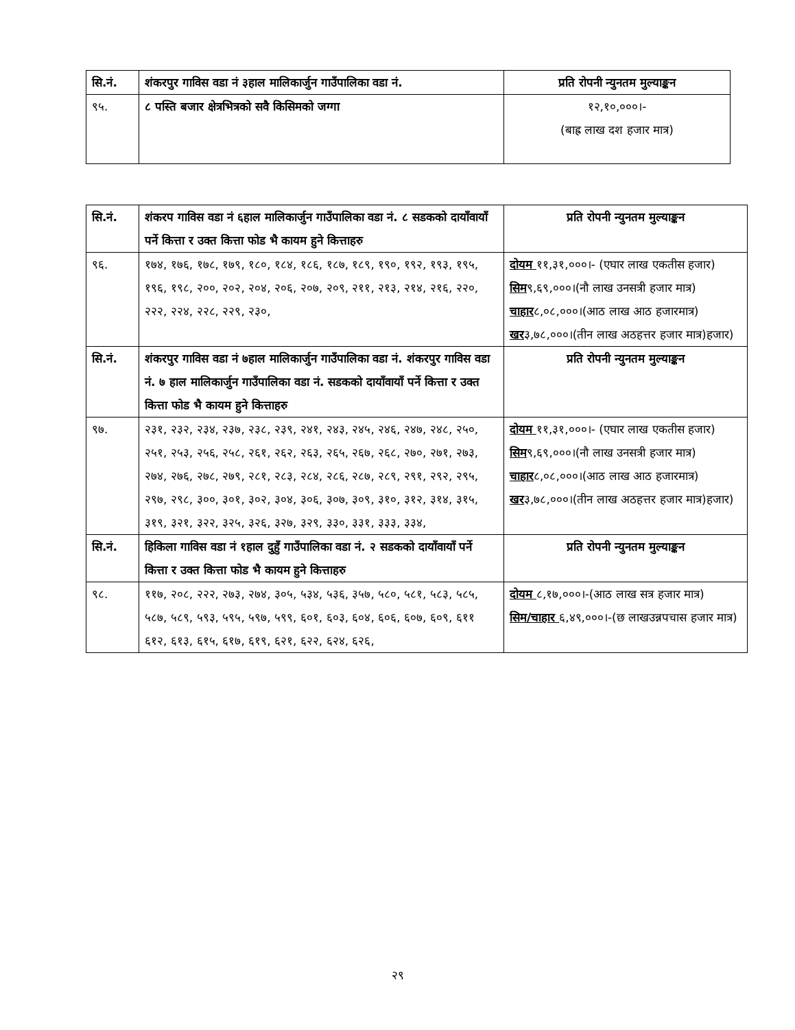| सि.नं. | शंकरपुर गाविस वडा नं ३हाल मालिकार्जुन गाउँपालिका वडा नं. | प्रति रोपनी न्युनतम मुल्याङ्कन |
| ९५. | ८ पस्ति बजार क्षेत्रभित्रको सवै किसिमको जग्गा | १२,१०,०००।- (बाह्र लाख दश हजार मात्र) |
| सि.नं. | शंकरप गाविस वडा नं ६हाल मालिकार्जुन गाउँपालिका वडा नं. ८ सडकको दायाँवायाँ पर्ने कित्ता र उक्त कित्ता फोड भै कायम हुने कित्ताहरु | प्रति रोपनी न्युनतम मुल्याङ्कन |
| ९६. | १७४, १७६, १७८, १७९, १८०, १८४, १८६, १८७, १८९, १९०, १९२, १९३, १९५, १९६, १९८, २००, २०२, २०४, २०६, २०७, २०९, २११, २१३, २१४, २१६, २२०, २२२, २२४, २२८, २२९, २३०, | दोयम ११,३१,०००।- (एघार लाख एकतीस हजार) सिम ९,६९,०००।(नौ लाख उनसत्री हजार मात्र) चाहार ८,०८,०००।(आठ लाख आठ हजारमात्र) खर ३,७८,०००।(तीन लाख अठहत्तर हजार मात्र)हजार) |
| सि.नं. | शंकरपुर गाविस वडा नं ७हाल मालिकार्जुन गाउँपालिका वडा नं. शंकरपुर गाविस वडा नं. ७ हाल मालिकार्जुन गाउँपालिका वडा नं. सडकको दायाँवायाँ पर्ने कित्ता र उक्त कित्ता फोड भै कायम हुने कित्ताहरु | प्रति रोपनी न्युनतम मुल्याङ्कन |
| ९७. | २३१, २३२, २३४, २३७, २३८, २३९, २४१, २४३, २४५, २४६, २४७, २४८, २५०, २५१, २५३, २५६, २५८, २६१, २६२, २६३, २६५, २६७, २६८, २७०, २७१, २७३, २७४, २७६, २७८, २७९, २८१, २८३, २८४, २८६, २८७, २८९, २९१, २९२, २९५, २९७, २९८, ३००, ३०१, ३०२, ३०४, ३०६, ३०७, ३०९, ३१०, ३१२, ३१४, ३१५, ३१९, ३२१, ३२२, ३२५, ३२६, ३२७, ३२९, ३३०, ३३१, ३३३, ३३४, | दोयम ११,३१,०००।- (एघार लाख एकतीस हजार) सिम ९,६९,०००।(नौ लाख उनसत्री हजार मात्र) चाहार ८,०८,०००।(आठ लाख आठ हजारमात्र) खर ३,७८,०००।(तीन लाख अठहत्तर हजार मात्र)हजार) |
| सि.नं. | हिकिला गाविस वडा नं १हाल दुहुँ गाउँपालिका वडा नं. २ सडकको दायाँवायाँ पर्ने कित्ता र उक्त कित्ता फोड भै कायम हुने कित्ताहरु | प्रति रोपनी न्युनतम मुल्याङ्कन |
| ९८. | ११७, २०८, २२२, २७३, २७४, ३०५, ५३४, ५३६, ३५७, ५८०, ५८१, ५८३, ५८५, ५८७, ५८९, ५९३, ५९५, ५९७, ५९९, ६०१, ६०३, ६०४, ६०६, ६०७, ६०९, ६११ ६१२, ६१३, ६१५, ६१७, ६१९, ६२१, ६२२, ६२४, ६२६, | दोयम ८,१७,०००।-(आठ लाख सत्र हजार मात्र) सिम/चाहार ६,४९,०००।-(छ लाखउन्नपचास हजार मात्र) |
२९